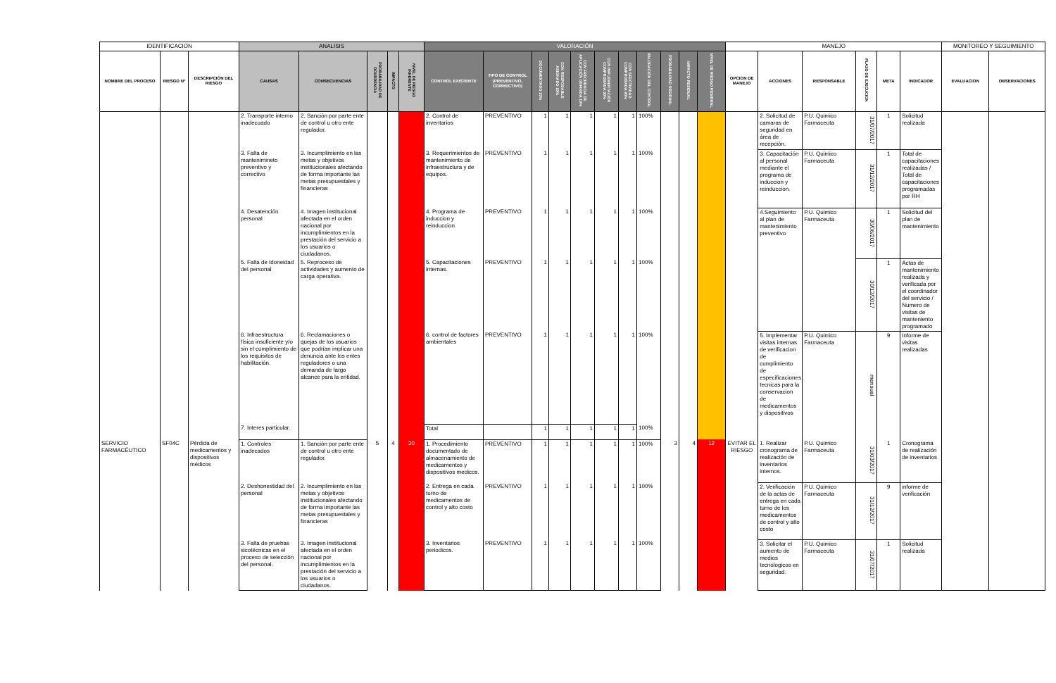| IDENTIFICACION | | | ANALISIS | | | | | VALORACIÓN | | | | | | | | | | | MANEJO | | | | | | MONITOREO Y SEGUIMIENTO | |
| --- | --- | --- | --- | --- | --- | --- | --- | --- | --- | --- | --- | --- | --- | --- | --- | --- | --- | --- | --- | --- | --- | --- | --- | --- | --- | --- |
| NOMBRE DEL PROCESO | RIESGO N° | DESCRIPCIÓN DEL RIESGO | CAUSAS | CONSECUENCIAS | PROBABILIDAD DE OCURRENCIA | IMPACTO | NIVEL DE RIESGO INHERENTE | CONTROL EXISTENTE | TIPO DE CONTROL (PREVENTIVO, CORRECTIVO) | DOCUMENTADO 10% | CON RESPOSABLE ASIGNADO 10% | CON FRECUENCIA DE APLICACIÓN DEFINIDA 10% | CON IMPLEMENTACIÓN COMPROBADA 30% | CON EFECTIVIDAD COMPROBADA 40% | VALORACIÓN DEL CONTROL | PROBABILIDAD RESIDUAL | IMPACTO RESIDUAL | NIVEL DE RIESGO RESIDUAL | OPCION DE MANEJO | ACCIONES | RESPONSABLE | PLAZO DE EJECUCION | META | INDICADOR | EVALUACION | OBSERVACIONES |
| | | | 2. Transporte interno inadecuado | 2. Sanción por parte ente de control u otro ente regulador. | | | | 2. Control de inventarios | PREVENTIVO | 1 | 1 | 1 | 1 | 1 | 100% | | | | | 2. Solicitud de camaras de seguridad en área de recepción. | P.U. Quimico Farmaceuta | 31/07/2017 | 1 | Solicitud realizada | | |
| | | | 3. Falta de mantenimineto preventivo y correctivo | 3. Incumplimiento en las metas y objetivos institucionales afectando de forma importante las metas presupuestales y financieras | | | | 3. Requerimientos de mantenimiento de infraestructura y de equipos. | PREVENTIVO | 1 | 1 | 1 | 1 | 1 | 100% | | | | | 3. Capacitación al personal mediante el programa de induccion y reinduccion. | P.U. Quimico Farmaceuta | 31/12/2017 | 1 | Total de capacitaciones realizadas / Total de capacitaciones programadas por RH | | |
| | | | 4. Desatención personal | 4. Imagen institucional afectada en el orden nacional por incumplimientos en la prestación del servicio a los usuarios o ciudadanos. | | | | 4. Programa de induccion y reinduccion | PREVENTIVO | 1 | 1 | 1 | 1 | 1 | 100% | | | | | 4.Seguimiento al plan de mantenimiento preventivo | P.U. Quimico Farmaceuta | 30/06/2017 | 1 | Solicitud del plan de mantenimiento | | |
| | | | 5. Falta de Idoneidad del personal | 5. Reproceso de actividades y aumento de carga operativa. | | | | 5. Capacitaciones internas. | PREVENTIVO | 1 | 1 | 1 | 1 | 1 | 100% | | | | | | | 30/12/2017 | 1 | Actas de mantenimiento realizada y verificada por el coordinador del servicio / Numero de visitas de manteniento programado | | |
| | | | 6. Infraestructura física insuficiente y/o sin el cumplimiento de los requisitos de habilitación. | 6. Reclamaciones o quejas de los usuarios que podrían implicar una denuncia ante los entes reguladores o una demanda de largo alcance para la entidad. | | | | 6. control de factores ambientales | PREVENTIVO | 1 | 1 | 1 | 1 | 1 | 100% | | | | | 5. Implementar visitas internas de verificacion de cumplimiento de especificaciones tecnicas para la conservacion de medicamentos y dispositivos | P.U. Quimico Farmaceuta | mensual | 9 | Informe de visitas realizadas | | |
| | | | 7. Interes particular. | | | | | Total | | 1 | 1 | 1 | 1 | 1 | 100% | | | | | | | | | | | |
| SERVICIO FARMACÉUTICO | SF04C | Pérdida de medicamentos y dispositivos médicos | 1. Controles inadecados | 1. Sanción por parte ente de control u otro ente regulador. | 5 | 4 | 20 | 1. Procedimiento documentado de almacenamiento de medicamentos y dispositivos medicos. | PREVENTIVO | 1 | 1 | 1 | 1 | 1 | 100% | 3 | 4 | 12 | EVITAR EL RIESGO | 1. Realizar cronograma de realización de inventarios internos. | P.U. Quimico Farmaceuta | 31/03/2017 | 1 | Cronograma de realización de inventarios | | |
| | | | 2. Deshonestidad del personal | 2. Incumplimiento en las metas y objetivos institucionales afectando de forma importante las metas presupuestales y financieras | | | | 2. Entrega en cada turno de medicamentos de control y alto costo | PREVENTIVO | 1 | 1 | 1 | 1 | 1 | 100% | | | | | 2. Verificación de la actas de entrega en cada turno de los medicamentos de control y alto costo | P.U. Quimico Farmaceuta | 31/12/2017 | 9 | informe de verificación | | |
| | | | 3. Falta de pruebas sicotécnicas en el proceso de selección del personal. | 3. Imagen institucional afectada en el orden nacional por incumplimientos en la prestación del servicio a los usuarios o ciudadanos. | | | | 3. Inventarios periodicos. | PREVENTIVO | 1 | 1 | 1 | 1 | 1 | 100% | | | | | 3. Solicitar el aumento de medios tecnologicos en seguridad. | P.U. Quimico Farmaceuta | 31/07/2017 | 1 | Solicitud realizada | | |